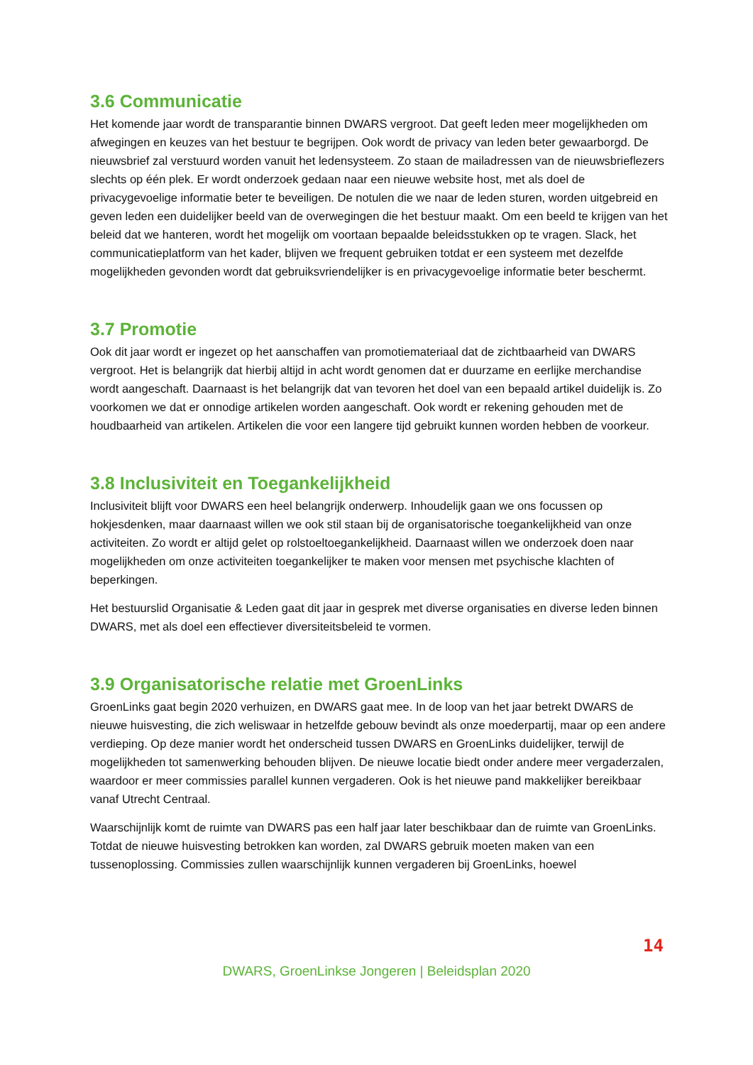3.6 Communicatie
Het komende jaar wordt de transparantie binnen DWARS vergroot. Dat geeft leden meer mogelijkheden om afwegingen en keuzes van het bestuur te begrijpen. Ook wordt de privacy van leden beter gewaarborgd. De nieuwsbrief zal verstuurd worden vanuit het ledensysteem. Zo staan de mailadressen van de nieuwsbrieflezers slechts op één plek. Er wordt onderzoek gedaan naar een nieuwe website host, met als doel de privacygevoelige informatie beter te beveiligen. De notulen die we naar de leden sturen, worden uitgebreid en geven leden een duidelijker beeld van de overwegingen die het bestuur maakt. Om een beeld te krijgen van het beleid dat we hanteren, wordt het mogelijk om voortaan bepaalde beleidsstukken op te vragen. Slack, het communicatieplatform van het kader, blijven we frequent gebruiken totdat er een systeem met dezelfde mogelijkheden gevonden wordt dat gebruiksvriendelijker is en privacygevoelige informatie beter beschermt.
3.7 Promotie
Ook dit jaar wordt er ingezet op het aanschaffen van promotiemateriaal dat de zichtbaarheid van DWARS vergroot. Het is belangrijk dat hierbij altijd in acht wordt genomen dat er duurzame en eerlijke merchandise wordt aangeschaft. Daarnaast is het belangrijk dat van tevoren het doel van een bepaald artikel duidelijk is. Zo voorkomen we dat er onnodige artikelen worden aangeschaft. Ook wordt er rekening gehouden met de houdbaarheid van artikelen. Artikelen die voor een langere tijd gebruikt kunnen worden hebben de voorkeur.
3.8 Inclusiviteit en Toegankelijkheid
Inclusiviteit blijft voor DWARS een heel belangrijk onderwerp. Inhoudelijk gaan we ons focussen op hokjesdenken, maar daarnaast willen we ook stil staan bij de organisatorische toegankelijkheid van onze activiteiten. Zo wordt er altijd gelet op rolstoeltoegankelijkheid. Daarnaast willen we onderzoek doen naar mogelijkheden om onze activiteiten toegankelijker te maken voor mensen met psychische klachten of beperkingen.
Het bestuurslid Organisatie & Leden gaat dit jaar in gesprek met diverse organisaties en diverse leden binnen DWARS, met als doel een effectiever diversiteitsbeleid te vormen.
3.9 Organisatorische relatie met GroenLinks
GroenLinks gaat begin 2020 verhuizen, en DWARS gaat mee. In de loop van het jaar betrekt DWARS de nieuwe huisvesting, die zich weliswaar in hetzelfde gebouw bevindt als onze moederpartij, maar op een andere verdieping. Op deze manier wordt het onderscheid tussen DWARS en GroenLinks duidelijker, terwijl de mogelijkheden tot samenwerking behouden blijven. De nieuwe locatie biedt onder andere meer vergaderzalen, waardoor er meer commissies parallel kunnen vergaderen. Ook is het nieuwe pand makkelijker bereikbaar vanaf Utrecht Centraal.
Waarschijnlijk komt de ruimte van DWARS pas een half jaar later beschikbaar dan de ruimte van GroenLinks. Totdat de nieuwe huisvesting betrokken kan worden, zal DWARS gebruik moeten maken van een tussenoplossing. Commissies zullen waarschijnlijk kunnen vergaderen bij GroenLinks, hoewel
14
DWARS, GroenLinkse Jongeren | Beleidsplan 2020